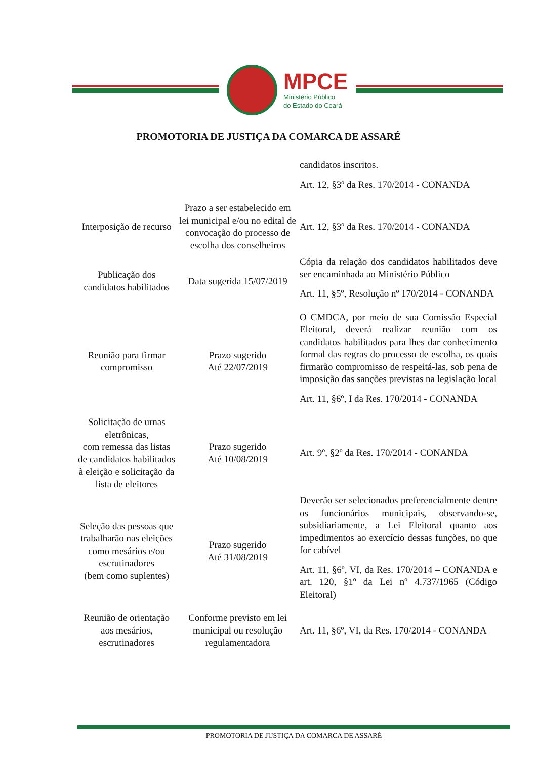MPCE
Ministério Público
do Estado do Ceará
PROMOTORIA DE JUSTIÇA DA COMARCA DE ASSARÉ
| | | candidatos inscritos. Art. 12, §3º da Res. 170/2014 - CONANDA |
| Interposição de recurso | Prazo a ser estabelecido em lei municipal e/ou no edital de convocação do processo de escolha dos conselheiros | Art. 12, §3º da Res. 170/2014 - CONANDA |
| Publicação dos candidatos habilitados | Data sugerida 15/07/2019 | Cópia da relação dos candidatos habilitados deve ser encaminhada ao Ministério Público Art. 11, §5º, Resolução nº 170/2014 - CONANDA |
| Reunião para firmar compromisso | Prazo sugerido Até 22/07/2019 | O CMDCA, por meio de sua Comissão Especial Eleitoral, deverá realizar reunião com os candidatos habilitados para lhes dar conhecimento formal das regras do processo de escolha, os quais firmarão compromisso de respeitá-las, sob pena de imposição das sanções previstas na legislação local Art. 11, §6º, I da Res. 170/2014 - CONANDA |
| Solicitação de urnas eletrônicas, com remessa das listas de candidatos habilitados à eleição e solicitação da lista de eleitores | Prazo sugerido Até 10/08/2019 | Art. 9º, §2º da Res. 170/2014 - CONANDA |
| Seleção das pessoas que trabalharão nas eleições como mesários e/ou escrutinadores (bem como suplentes) | Prazo sugerido Até 31/08/2019 | Deverão ser selecionados preferencialmente dentre os funcionários municipais, observando-se, subsidiariamente, a Lei Eleitoral quanto aos impedimentos ao exercício dessas funções, no que for cabível Art. 11, §6º, VI, da Res. 170/2014 – CONANDA e art. 120, §1º da Lei nº 4.737/1965 (Código Eleitoral) |
| Reunião de orientação aos mesários, escrutinadores | Conforme previsto em lei municipal ou resolução regulamentadora | Art. 11, §6º, VI, da Res. 170/2014 - CONANDA |
PROMOTORIA DE JUSTIÇA DA COMARCA DE ASSARÉ